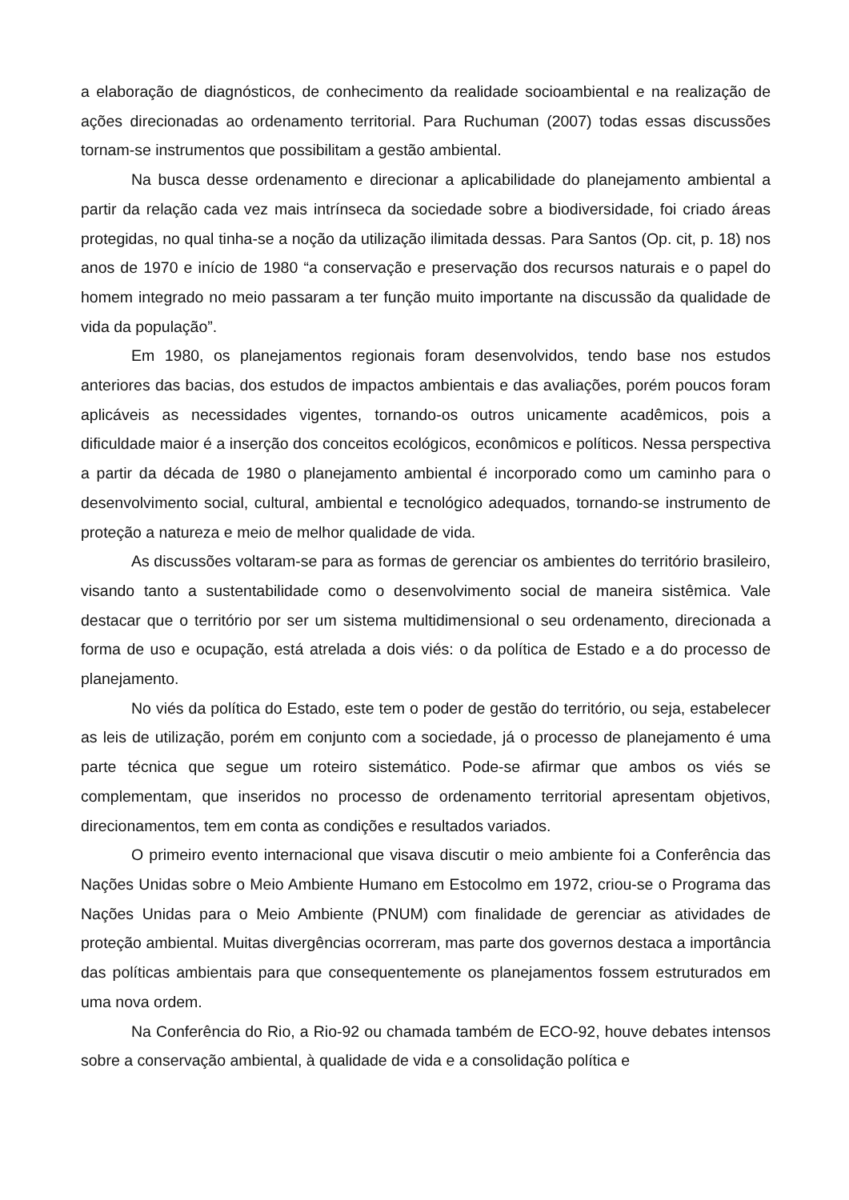a elaboração de diagnósticos, de conhecimento da realidade socioambiental e na realização de ações direcionadas ao ordenamento territorial. Para Ruchuman (2007) todas essas discussões tornam-se instrumentos que possibilitam a gestão ambiental.
Na busca desse ordenamento e direcionar a aplicabilidade do planejamento ambiental a partir da relação cada vez mais intrínseca da sociedade sobre a biodiversidade, foi criado áreas protegidas, no qual tinha-se a noção da utilização ilimitada dessas. Para Santos (Op. cit, p. 18) nos anos de 1970 e início de 1980 “a conservação e preservação dos recursos naturais e o papel do homem integrado no meio passaram a ter função muito importante na discussão da qualidade de vida da população”.
Em 1980, os planejamentos regionais foram desenvolvidos, tendo base nos estudos anteriores das bacias, dos estudos de impactos ambientais e das avaliações, porém poucos foram aplicáveis as necessidades vigentes, tornando-os outros unicamente acadêmicos, pois a dificuldade maior é a inserção dos conceitos ecológicos, econômicos e políticos. Nessa perspectiva a partir da década de 1980 o planejamento ambiental é incorporado como um caminho para o desenvolvimento social, cultural, ambiental e tecnológico adequados, tornando-se instrumento de proteção a natureza e meio de melhor qualidade de vida.
As discussões voltaram-se para as formas de gerenciar os ambientes do território brasileiro, visando tanto a sustentabilidade como o desenvolvimento social de maneira sistêmica. Vale destacar que o território por ser um sistema multidimensional o seu ordenamento, direcionada a forma de uso e ocupação, está atrelada a dois viés: o da política de Estado e a do processo de planejamento.
No viés da política do Estado, este tem o poder de gestão do território, ou seja, estabelecer as leis de utilização, porém em conjunto com a sociedade, já o processo de planejamento é uma parte técnica que segue um roteiro sistemático. Pode-se afirmar que ambos os viés se complementam, que inseridos no processo de ordenamento territorial apresentam objetivos, direcionamentos, tem em conta as condições e resultados variados.
O primeiro evento internacional que visava discutir o meio ambiente foi a Conferência das Nações Unidas sobre o Meio Ambiente Humano em Estocolmo em 1972, criou-se o Programa das Nações Unidas para o Meio Ambiente (PNUM) com finalidade de gerenciar as atividades de proteção ambiental. Muitas divergências ocorreram, mas parte dos governos destaca a importância das políticas ambientais para que consequentemente os planejamentos fossem estruturados em uma nova ordem.
Na Conferência do Rio, a Rio-92 ou chamada também de ECO-92, houve debates intensos sobre a conservação ambiental, à qualidade de vida e a consolidação política e